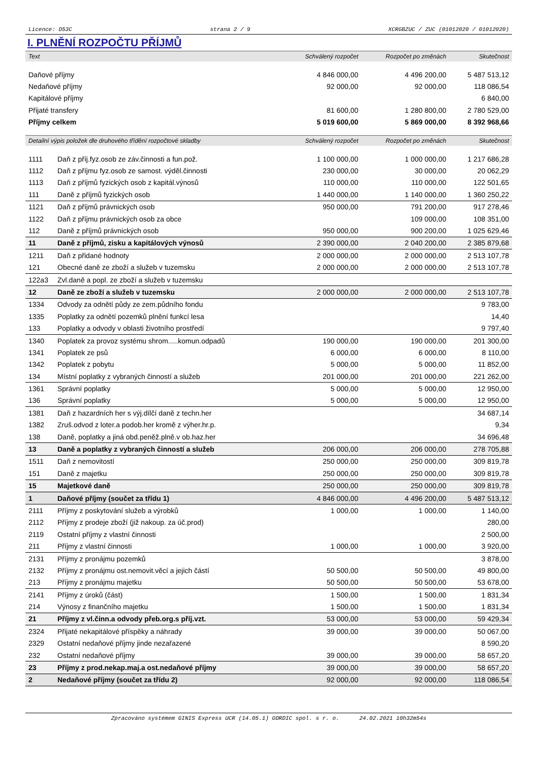Licence: D53C strana 2 / 9 XCRGBZUC / ZUC (01012020 / 01012020)
I. PLNĚNÍ ROZPOČTU PŘÍJMŮ
| Text | | Schválený rozpočet | Rozpočet po změnách | Skutečnost |
| --- | --- | --- | --- | --- |
| Daňové příjmy | | 4 846 000,00 | 4 496 200,00 | 5 487 513,12 |
| Nedaňové příjmy | | 92 000,00 | 92 000,00 | 118 086,54 |
| Kapitálové příjmy | | | | 6 840,00 |
| Přijaté transfery | | 81 600,00 | 1 280 800,00 | 2 780 529,00 |
| Příjmy celkem | | 5 019 600,00 | 5 869 000,00 | 8 392 968,66 |
| Detailní výpis položek dle druhového třídění rozpočtové skladby | | Schválený rozpočet | Rozpočet po změnách | Skutečnost |
| 1111 | Daň z příj.fyz.osob ze záv.činnosti a fun.pož. | 1 100 000,00 | 1 000 000,00 | 1 217 686,28 |
| 1112 | Daň z příjmu fyz.osob ze samost. výděl.činnosti | 230 000,00 | 30 000,00 | 20 062,29 |
| 1113 | Daň z příjmů fyzických osob z kapitál.výnosů | 110 000,00 | 110 000,00 | 122 501,65 |
| 111 | Daně z příjmů fyzických osob | 1 440 000,00 | 1 140 000,00 | 1 360 250,22 |
| 1121 | Daň z příjmů právnických osob | 950 000,00 | 791 200,00 | 917 278,46 |
| 1122 | Daň z příjmu právnických osob za obce | | 109 000,00 | 108 351,00 |
| 112 | Daně z příjmů právnických osob | 950 000,00 | 900 200,00 | 1 025 629,46 |
| 11 | Daně z příjmů, zisku a kapitálových výnosů | 2 390 000,00 | 2 040 200,00 | 2 385 879,68 |
| 1211 | Daň z přidané hodnoty | 2 000 000,00 | 2 000 000,00 | 2 513 107,78 |
| 121 | Obecné daně ze zboží a služeb v tuzemsku | 2 000 000,00 | 2 000 000,00 | 2 513 107,78 |
| 122a3 | Zvl.daně a popl. ze zboží a služeb v tuzemsku | | | |
| 12 | Daně ze zboží a služeb v tuzemsku | 2 000 000,00 | 2 000 000,00 | 2 513 107,78 |
| 1334 | Odvody za odnětí půdy ze zem.půdního fondu | | | 9 783,00 |
| 1335 | Poplatky za odnětí pozemků plnění funkcí lesa | | | 14,40 |
| 133 | Poplatky a odvody v oblasti životního prostředí | | | 9 797,40 |
| 1340 | Poplatek za provoz systému shrom.....komun.odpadů | 190 000,00 | 190 000,00 | 201 300,00 |
| 1341 | Poplatek ze psů | 6 000,00 | 6 000,00 | 8 110,00 |
| 1342 | Poplatek z pobytu | 5 000,00 | 5 000,00 | 11 852,00 |
| 134 | Místní poplatky z vybraných činností a služeb | 201 000,00 | 201 000,00 | 221 262,00 |
| 1361 | Správní poplatky | 5 000,00 | 5 000,00 | 12 950,00 |
| 136 | Správní poplatky | 5 000,00 | 5 000,00 | 12 950,00 |
| 1381 | Daň z hazardních her s výj.dílčí daně z techn.her | | | 34 687,14 |
| 1382 | Zruš.odvod z loter.a podob.her kromě z výher.hr.p. | | | 9,34 |
| 138 | Daně, poplatky a jiná obd.peněž.plně.v ob.haz.her | | | 34 696,48 |
| 13 | Daně a poplatky z vybraných činností a služeb | 206 000,00 | 206 000,00 | 278 705,88 |
| 1511 | Daň z nemovitostí | 250 000,00 | 250 000,00 | 309 819,78 |
| 151 | Daně z majetku | 250 000,00 | 250 000,00 | 309 819,78 |
| 15 | Majetkové daně | 250 000,00 | 250 000,00 | 309 819,78 |
| 1 | Daňové příjmy (součet za třídu 1) | 4 846 000,00 | 4 496 200,00 | 5 487 513,12 |
| 2111 | Příjmy z poskytování služeb a výrobků | 1 000,00 | 1 000,00 | 1 140,00 |
| 2112 | Příjmy z prodeje zboží (již nakoup. za úč.prod) | | | 280,00 |
| 2119 | Ostatní příjmy z vlastní činnosti | | | 2 500,00 |
| 211 | Příjmy z vlastní činnosti | 1 000,00 | 1 000,00 | 3 920,00 |
| 2131 | Příjmy z pronájmu pozemků | | | 3 878,00 |
| 2132 | Příjmy z pronájmu ost.nemovit.věcí a jejich částí | 50 500,00 | 50 500,00 | 49 800,00 |
| 213 | Příjmy z pronájmu majetku | 50 500,00 | 50 500,00 | 53 678,00 |
| 2141 | Příjmy z úroků (část) | 1 500,00 | 1 500,00 | 1 831,34 |
| 214 | Výnosy z finančního majetku | 1 500,00 | 1 500,00 | 1 831,34 |
| 21 | Příjmy z vl.činn.a odvody přeb.org.s příj.vzt. | 53 000,00 | 53 000,00 | 59 429,34 |
| 2324 | Přijaté nekapitálové příspěky a náhrady | 39 000,00 | 39 000,00 | 50 067,00 |
| 2329 | Ostatní nedaňové příjmy jinde nezařazené | | | 8 590,20 |
| 232 | Ostatní nedaňové příjmy | 39 000,00 | 39 000,00 | 58 657,20 |
| 23 | Příjmy z prod.nekap.maj.a ost.nedaňové příjmy | 39 000,00 | 39 000,00 | 58 657,20 |
| 2 | Nedaňové příjmy (součet za třídu 2) | 92 000,00 | 92 000,00 | 118 086,54 |
Zpracováno systémem GINIS Express UCR (14.05.1) GORDIC spol. s r. o. 24.02.2021 10h32m54s